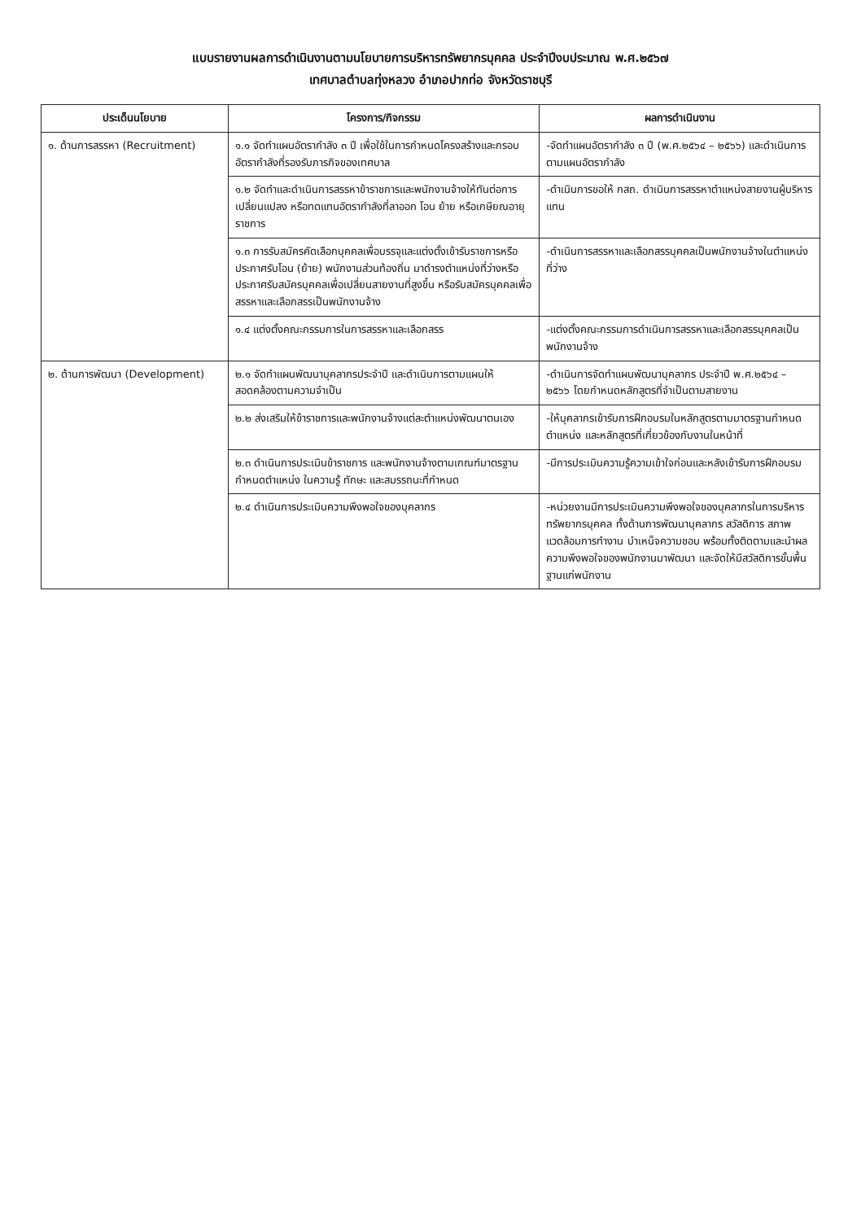แบบรายงานผลการดำเนินงานตามนโยบายการบริหารทรัพยากรบุคคล ประจำปีงบประมาณ พ.ศ.๒๕๖๗
เทศบาลตำบลทุ่งหลวง อำเภอปากท่อ จังหวัดราชบุรี
| ประเด็นนโยบาย | โครงการ/กิจกรรม | ผลการดำเนินงาน |
| --- | --- | --- |
| ๑. ด้านการสรรหา (Recruitment) | ๑.๑ จัดทำแผนอัตรากำลัง ๓ ปี เพื่อใช้ในการกำหนดโครงสร้างและกรอบอัตรากำลังที่รองรับภารกิจของเทศบาล | -จัดทำแผนอัตรากำลัง ๓ ปี (พ.ศ.๒๕๖๔ – ๒๕๖๖) และดำเนินการตามแผนอัตรากำลัง |
| | ๑.๒ จัดทำและดำเนินการสรรหาข้าราชการและพนักงานจ้างให้ทันต่อการเปลี่ยนแปลง หรือทดแทนอัตรากำลังที่ลาออก โอน ย้าย หรือเกษียณอายุราชการ | -ดำเนินการขอให้ กสถ. ดำเนินการสรรหาตำแหน่งสายงานผู้บริหารแทน |
| | ๑.๓ การรับสมัครคัดเลือกบุคคลเพื่อบรรจุและแต่งตั้งเข้ารับราชการหรือประกาศรับโอน (ย้าย) พนักงานส่วนท้องถิ่น มาดำรงตำแหน่งที่ว่างหรือประกาศรับสมัครบุคคลเพื่อเปลี่ยนสายงานที่สูงขึ้น หรือรับสมัครบุคคลเพื่อสรรหาและเลือกสรรเป็นพนักงานจ้าง | -ดำเนินการสรรหาและเลือกสรรบุคคลเป็นพนักงานจ้างในตำแหน่งที่ว่าง |
| | ๑.๔ แต่งตั้งคณะกรรมการในการสรรหาและเลือกสรร | -แต่งตั้งคณะกรรมการดำเนินการสรรหาและเลือกสรรบุคคลเป็นพนักงานจ้าง |
| ๒. ด้านการพัฒนา (Development) | ๒.๑ จัดทำแผนพัฒนาบุคลากรประจำปี และดำเนินการตามแผนให้สอดคล้องตามความจำเป็น | -ดำเนินการจัดทำแผนพัฒนาบุคลากร ประจำปี พ.ศ.๒๕๖๔ – ๒๕๖๖ โดยกำหนดหลักสูตรที่จำเป็นตามสายงาน |
| | ๒.๒ ส่งเสริมให้ข้าราชการและพนักงานจ้างแต่ละตำแหน่งพัฒนาตนเอง | -ให้บุคลากรเข้ารับการฝึกอบรมในหลักสูตรตามมาตรฐานกำหนดตำแหน่ง และหลักสูตรที่เกี่ยวข้องกับงานในหน้าที่ |
| | ๒.๓ ดำเนินการประเมินข้าราชการ และพนักงานจ้างตามเกณฑ์มาตรฐานกำหนดตำแหน่ง ในความรู้ ทักษะ และสมรรถนะที่กำหนด | -มีการประเมินความรู้ความเข้าใจก่อนและหลังเข้ารับการฝึกอบรม |
| | ๒.๔ ดำเนินการประเมินความพึงพอใจของบุคลากร | -หน่วยงานมีการประเมินความพึงพอใจของบุคลากรในการบริหารทรัพยากรบุคคล ทั้งด้านการพัฒนาบุคลากร สวัสดิการ สภาพแวดล้อมการทำงาน บำเหน็จความชอบ พร้อมทั้งติดตามและนำผลความพึงพอใจของพนักงานมาพัฒนา และจัดให้มีสวัสดิการขั้นพื้นฐานแก่พนักงาน |